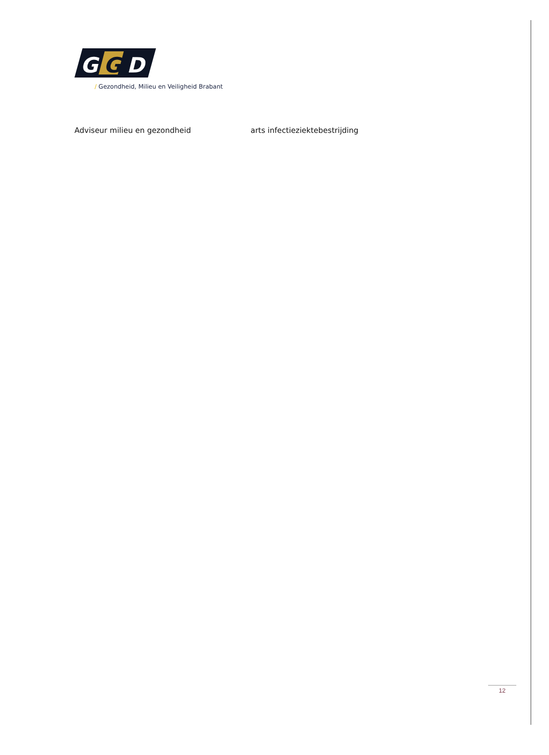G
G
D
/ Gezondheid, Milieu en Veiligheid Brabant
Adviseur milieu en gezondheid arts infectieziektebestrijding
12